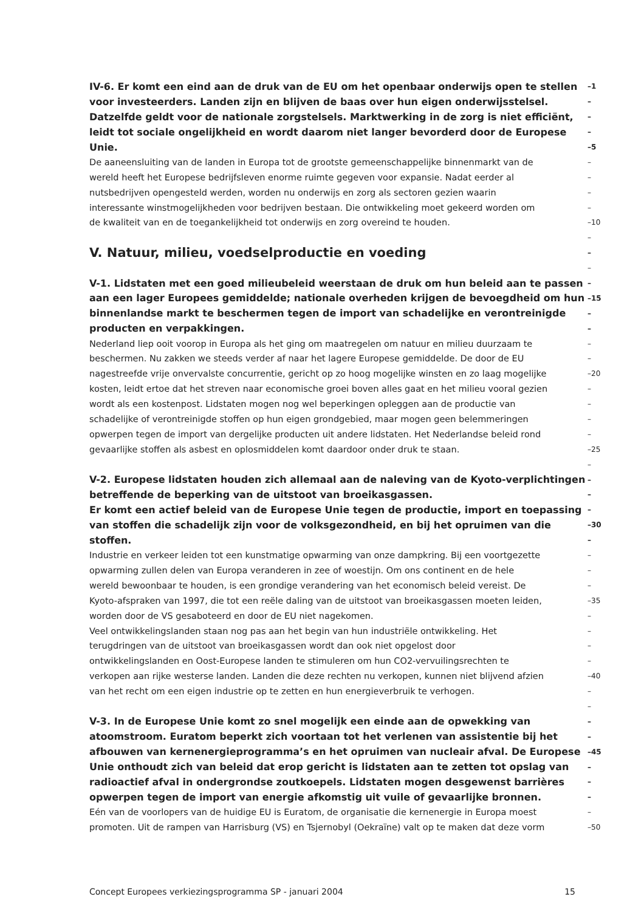IV-6. Er komt een eind aan de druk van de EU om het openbaar onderwijs open te stellen –1
voor investeerders. Landen zijn en blijven de baas over hun eigen onderwijsstelsel. –
Datzelfde geldt voor de nationale zorgstelsels. Marktwerking in de zorg is niet efficiënt, –
leidt tot sociale ongelijkheid en wordt daarom niet langer bevorderd door de Europese –
Unie. –5
De aaneensluiting van de landen in Europa tot de grootste gemeenschappelijke binnenmarkt van de –
wereld heeft het Europese bedrijfsleven enorme ruimte gegeven voor expansie. Nadat eerder al –
nutsbedrijven opengesteld werden, worden nu onderwijs en zorg als sectoren gezien waarin –
interessante winstmogelijkheden voor bedrijven bestaan. Die ontwikkeling moet gekeerd worden om –
de kwaliteit van en de toegankelijkheid tot onderwijs en zorg overeind te houden. –10
–
V. Natuur, milieu, voedselproductie en voeding –
–
V-1. Lidstaten met een goed milieubeleid weerstaan de druk om hun beleid aan te passen –
aan een lager Europees gemiddelde; nationale overheden krijgen de bevoegdheid om hun –15
binnenlandse markt te beschermen tegen de import van schadelijke en verontreinigde –
producten en verpakkingen. –
Nederland liep ooit voorop in Europa als het ging om maatregelen om natuur en milieu duurzaam te –
beschermen. Nu zakken we steeds verder af naar het lagere Europese gemiddelde. De door de EU –
nagestreefde vrije onvervalste concurrentie, gericht op zo hoog mogelijke winsten en zo laag mogelijke –20
kosten, leidt ertoe dat het streven naar economische groei boven alles gaat en het milieu vooral gezien –
wordt als een kostenpost. Lidstaten mogen nog wel beperkingen opleggen aan de productie van –
schadelijke of verontreinigde stoffen op hun eigen grondgebied, maar mogen geen belemmeringen –
opwerpen tegen de import van dergelijke producten uit andere lidstaten. Het Nederlandse beleid rond –
gevaarlijke stoffen als asbest en oplosmiddelen komt daardoor onder druk te staan. –25
–
V-2. Europese lidstaten houden zich allemaal aan de naleving van de Kyoto-verplichtingen –
betreffende de beperking van de uitstoot van broeikasgassen. –
Er komt een actief beleid van de Europese Unie tegen de productie, import en toepassing –
van stoffen die schadelijk zijn voor de volksgezondheid, en bij het opruimen van die –30
stoffen. –
Industrie en verkeer leiden tot een kunstmatige opwarming van onze dampkring. Bij een voortgezette –
opwarming zullen delen van Europa veranderen in zee of woestijn. Om ons continent en de hele –
wereld bewoonbaar te houden, is een grondige verandering van het economisch beleid vereist. De –
Kyoto-afspraken van 1997, die tot een reële daling van de uitstoot van broeikasgassen moeten leiden, –35
worden door de VS gesaboteerd en door de EU niet nagekomen. –
Veel ontwikkelingslanden staan nog pas aan het begin van hun industriële ontwikkeling. Het –
terugdringen van de uitstoot van broeikasgassen wordt dan ook niet opgelost door –
ontwikkelingslanden en Oost-Europese landen te stimuleren om hun CO2-vervuilingsrechten te –
verkopen aan rijke westerse landen. Landen die deze rechten nu verkopen, kunnen niet blijvend afzien –40
van het recht om een eigen industrie op te zetten en hun energieverbruik te verhogen. –
–
V-3. In de Europese Unie komt zo snel mogelijk een einde aan de opwekking van –
atoomstroom. Euratom beperkt zich voortaan tot het verlenen van assistentie bij het –
afbouwen van kernenergieprogramma’s en het opruimen van nucleair afval. De Europese –45
Unie onthoudt zich van beleid dat erop gericht is lidstaten aan te zetten tot opslag van –
radioactief afval in ondergrondse zoutkoepels. Lidstaten mogen desgewenst barrières –
opwerpen tegen de import van energie afkomstig uit vuile of gevaarlijke bronnen. –
Eén van de voorlopers van de huidige EU is Euratom, de organisatie die kernenergie in Europa moest –
promoten. Uit de rampen van Harrisburg (VS) en Tsjernobyl (Oekraïne) valt op te maken dat deze vorm –50
Concept Europees verkiezingsprogramma SP - januari 2004 15